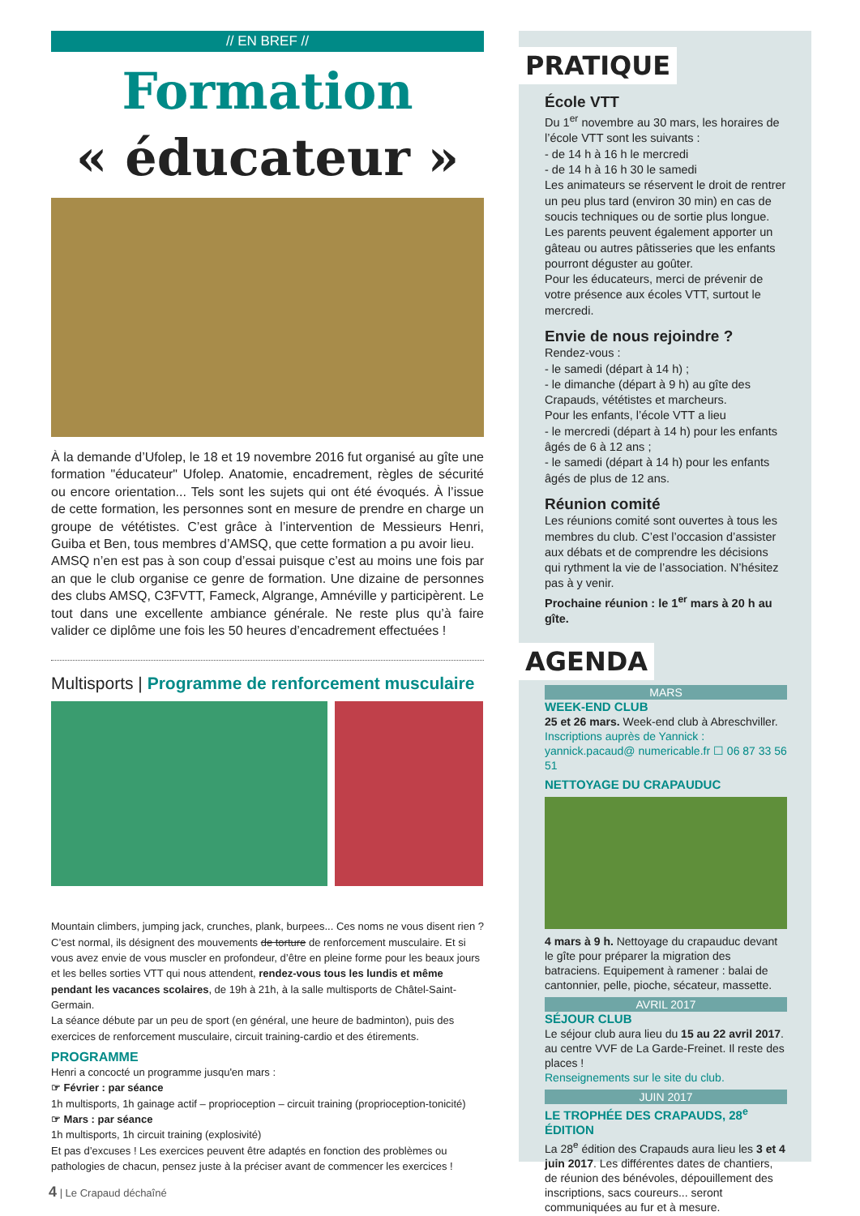// EN BREF //
Formation
« éducateur »
À la demande d’Ufolep, le 18 et 19 novembre 2016 fut organisé au gîte une formation "éducateur" Ufolep. Anatomie, encadrement, règles de sécurité ou encore orientation... Tels sont les sujets qui ont été évoqués. À l’issue de cette formation, les personnes sont en mesure de prendre en charge un groupe de vététistes. C’est grâce à l’intervention de Messieurs Henri, Guiba et Ben, tous membres d’AMSQ, que cette formation a pu avoir lieu.
AMSQ n’en est pas à son coup d’essai puisque c’est au moins une fois par an que le club organise ce genre de formation. Une dizaine de personnes des clubs AMSQ, C3FVTT, Fameck, Algrange, Amnéville y participèrent. Le tout dans une excellente ambiance générale. Ne reste plus qu’à faire valider ce diplôme une fois les 50 heures d’encadrement effectuées !
Multisports | Programme de renforcement musculaire
Mountain climbers, jumping jack, crunches, plank, burpees... Ces noms ne vous disent rien ? C’est normal, ils désignent des mouvements de torture de renforcement musculaire. Et si vous avez envie de vous muscler en profondeur, d’être en pleine forme pour les beaux jours et les belles sorties VTT qui nous attendent, rendez-vous tous les lundis et même pendant les vacances scolaires, de 19h à 21h, à la salle multisports de Châtel-Saint-Germain.
La séance débute par un peu de sport (en général, une heure de badminton), puis des exercices de renforcement musculaire, circuit training-cardio et des étirements.
PROGRAMME
Henri a concocté un programme jusqu'en mars :
☞ Février : par séance
1h multisports, 1h gainage actif – proprioception – circuit training (proprioception-tonicité)
☞ Mars : par séance
1h multisports, 1h circuit training (explosivité)
Et pas d’excuses ! Les exercices peuvent être adaptés en fonction des problèmes ou pathologies de chacun, pensez juste à la préciser avant de commencer les exercices !
PRATIQUE
École VTT
Du 1<sup>er</sup> novembre au 30 mars, les horaires de l’école VTT sont les suivants :
- de 14 h à 16 h le mercredi
- de 14 h à 16 h 30 le samedi
Les animateurs se réservent le droit de rentrer un peu plus tard (environ 30 min) en cas de soucis techniques ou de sortie plus longue.
Les parents peuvent également apporter un gâteau ou autres pâtisseries que les enfants pourront déguster au goûter.
Pour les éducateurs, merci de prévenir de votre présence aux écoles VTT, surtout le mercredi.
Envie de nous rejoindre ?
Rendez-vous :
- le samedi (départ à 14 h) ;
- le dimanche (départ à 9 h) au gîte des Crapauds, vététistes et marcheurs.
Pour les enfants, l’école VTT a lieu
- le mercredi (départ à 14 h) pour les enfants âgés de 6 à 12 ans ;
- le samedi (départ à 14 h) pour les enfants âgés de plus de 12 ans.
Réunion comité
Les réunions comité sont ouvertes à tous les membres du club. C’est l’occasion d’assister aux débats et de comprendre les décisions qui rythment la vie de l’association. N’hésitez pas à y venir.
Prochaine réunion : le 1<sup>er</sup> mars à 20 h au gîte.
AGENDA
MARS
WEEK-END CLUB
25 et 26 mars. Week-end club à Abreschviller.
Inscriptions auprès de Yannick : yannick.pacaud@ numericable.fr ☐ 06 87 33 56 51
NETTOYAGE DU CRAPAUDUC
4 mars à 9 h. Nettoyage du crapauduc devant le gîte pour préparer la migration des batraciens. Equipement à ramener : balai de cantonnier, pelle, pioche, sécateur, massette.
AVRIL 2017
SÉJOUR CLUB
Le séjour club aura lieu du 15 au 22 avril 2017. au centre VVF de La Garde-Freinet. Il reste des places !
Renseignements sur le site du club.
JUIN 2017
LE TROPHÉE DES CRAPAUDS, 28<sup>e</sup> ÉDITION
La 28<sup>e</sup> édition des Crapauds aura lieu les 3 et 4 juin 2017. Les différentes dates de chantiers, de réunion des bénévoles, dépouillement des inscriptions, sacs coureurs... seront communiquées au fur et à mesure.
4 | Le Crapaud déchaîné